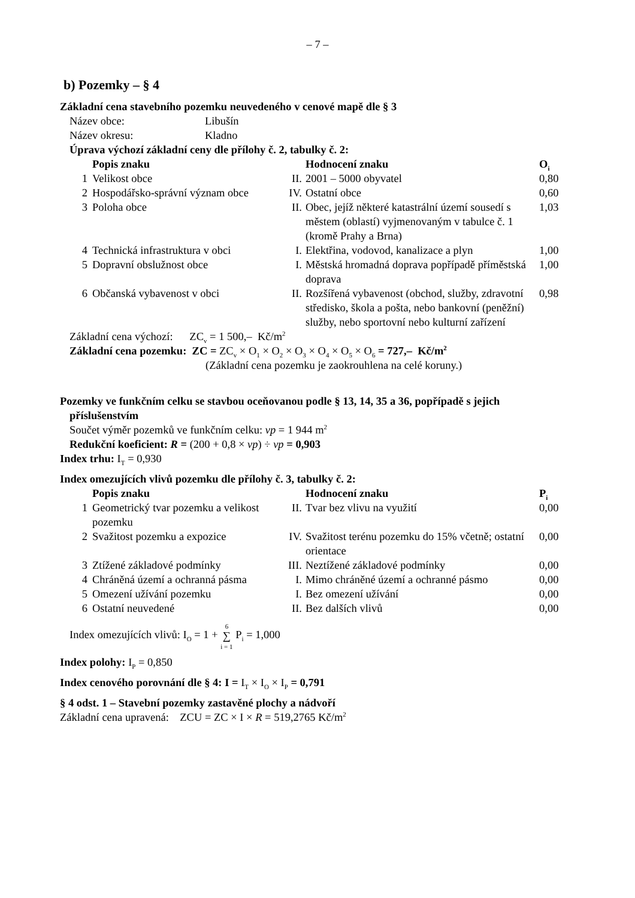– 7 –
b) Pozemky – § 4
Základní cena stavebního pozemku neuvedeného v cenové mapě dle § 3
| Název obce: | Libušín |
| Název okresu: | Kladno |
Úprava výchozí základní ceny dle přílohy č. 2, tabulky č. 2:
| | Popis znaku | | Hodnocení znaku | O<sub>i</sub> |
| --- | --- | --- | --- | --- |
| 1 | Velikost obce | II. | 2001 – 5000 obyvatel | 0,80 |
| 2 | Hospodářsko-správní význam obce | IV. | Ostatní obce | 0,60 |
| 3 | Poloha obce | II. | Obec, jejíž některé katastrální území sousedí s městem (oblastí) vyjmenovaným v tabulce č. 1 (kromě Prahy a Brna) | 1,03 |
| 4 | Technická infrastruktura v obci | I. | Elektřina, vodovod, kanalizace a plyn | 1,00 |
| 5 | Dopravní obslužnost obce | I. | Městská hromadná doprava popřípadě příměstská doprava | 1,00 |
| 6 | Občanská vybavenost v obci | II. | Rozšířená vybavenost (obchod, služby, zdravotní středisko, škola a pošta, nebo bankovní (peněžní) služby, nebo sportovní nebo kulturní zařízení | 0,98 |
Základní cena výchozí: ZC<sub>v</sub> = 1 500,– Kč/m<sup>2</sup>
Základní cena pozemku: ZC = ZC<sub>v</sub> × O<sub>1</sub> × O<sub>2</sub> × O<sub>3</sub> × O<sub>4</sub> × O<sub>5</sub> × O<sub>6</sub> = 727,– Kč/m<sup>2</sup>
(Základní cena pozemku je zaokrouhlena na celé koruny.)
Pozemky ve funkčním celku se stavbou oceňovanou podle § 13, 14, 35 a 36, popřípadě s jejich
příslušenstvím
Součet výměr pozemků ve funkčním celku: vp = 1 944 m<sup>2</sup>
Redukční koeficient: R = (200 + 0,8 × vp) ÷ vp = 0,903
Index trhu: I<sub>T</sub> = 0,930
Index omezujících vlivů pozemku dle přílohy č. 3, tabulky č. 2:
| | Popis znaku | | Hodnocení znaku | P<sub>i</sub> |
| --- | --- | --- | --- | --- |
| 1 | Geometrický tvar pozemku a velikost pozemku | II. | Tvar bez vlivu na využití | 0,00 |
| 2 | Svažitost pozemku a expozice | IV. | Svažitost terénu pozemku do 15% včetně; ostatní orientace | 0,00 |
| 3 | Ztížené základové podmínky | III. | Neztížené základové podmínky | 0,00 |
| 4 | Chráněná území a ochranná pásma | I. | Mimo chráněné území a ochranné pásmo | 0,00 |
| 5 | Omezení užívání pozemku | I. | Bez omezení užívání | 0,00 |
| 6 | Ostatní neuvedené | II. | Bez dalších vlivů | 0,00 |
Index omezujících vlivů: I<sub>O</sub> = 1 + 6
∑
i = 1 P<sub>i</sub> = 1,000
Index polohy: I<sub>P</sub> = 0,850
Index cenového porovnání dle § 4: I = I<sub>T</sub> × I<sub>O</sub> × I<sub>P</sub> = 0,791
§ 4 odst. 1 – Stavební pozemky zastavěné plochy a nádvoří
Základní cena upravená: ZCU = ZC × I × R = 519,2765 Kč/m<sup>2</sup>